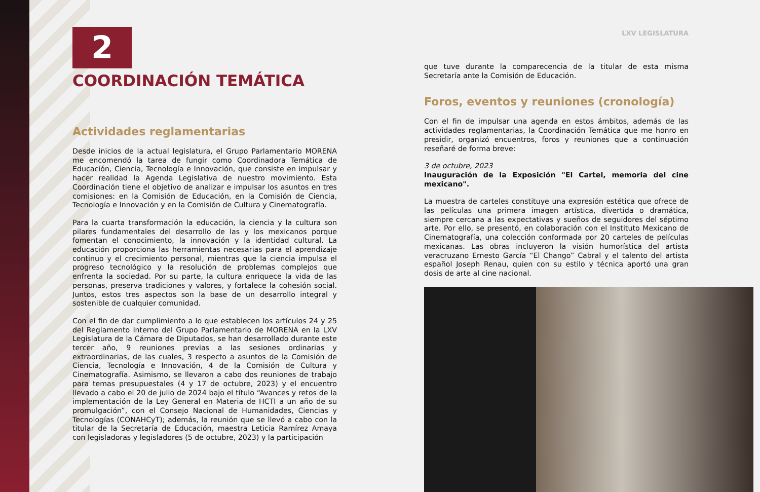2
COORDINACIÓN TEMÁTICA
Actividades reglamentarias
Desde inicios de la actual legislatura, el Grupo Parlamentario MORENA me encomendó la tarea de fungir como Coordinadora Temática de Educación, Ciencia, Tecnología e Innovación, que consiste en impulsar y hacer realidad la Agenda Legislativa de nuestro movimiento. Esta Coordinación tiene el objetivo de analizar e impulsar los asuntos en tres comisiones: en la Comisión de Educación, en la Comisión de Ciencia, Tecnología e Innovación y en la Comisión de Cultura y Cinematografía.
Para la cuarta transformación la educación, la ciencia y la cultura son pilares fundamentales del desarrollo de las y los mexicanos porque fomentan el conocimiento, la innovación y la identidad cultural. La educación proporciona las herramientas necesarias para el aprendizaje continuo y el crecimiento personal, mientras que la ciencia impulsa el progreso tecnológico y la resolución de problemas complejos que enfrenta la sociedad. Por su parte, la cultura enriquece la vida de las personas, preserva tradiciones y valores, y fortalece la cohesión social. Juntos, estos tres aspectos son la base de un desarrollo integral y sostenible de cualquier comunidad.
Con el fin de dar cumplimiento a lo que establecen los artículos 24 y 25 del Reglamento Interno del Grupo Parlamentario de MORENA en la LXV Legislatura de la Cámara de Diputados, se han desarrollado durante este tercer año, 9 reuniones previas a las sesiones ordinarias y extraordinarias, de las cuales, 3 respecto a asuntos de la Comisión de Ciencia, Tecnología e Innovación, 4 de la Comisión de Cultura y Cinematografía. Asimismo, se llevaron a cabo dos reuniones de trabajo para temas presupuestales (4 y 17 de octubre, 2023) y el encuentro llevado a cabo el 20 de julio de 2024 bajo el título “Avances y retos de la implementación de la Ley General en Materia de HCTI a un año de su promulgación”, con el Consejo Nacional de Humanidades, Ciencias y Tecnologías (CONAHCyT); además, la reunión que se llevó a cabo con la titular de la Secretaría de Educación, maestra Leticia Ramírez Amaya con legisladoras y legisladores (5 de octubre, 2023) y la participación
LXV LEGISLATURA
que tuve durante la comparecencia de la titular de esta misma Secretaría ante la Comisión de Educación.
Foros, eventos y reuniones (cronología)
Con el fin de impulsar una agenda en estos ámbitos, además de las actividades reglamentarias, la Coordinación Temática que me honro en presidir, organizó encuentros, foros y reuniones que a continuación reseñaré de forma breve:
3 de octubre, 2023
Inauguración de la Exposición "El Cartel, memoria del cine mexicano".
La muestra de carteles constituye una expresión estética que ofrece de las películas una primera imagen artística, divertida o dramática, siempre cercana a las expectativas y sueños de seguidores del séptimo arte. Por ello, se presentó, en colaboración con el Instituto Mexicano de Cinematografía, una colección conformada por 20 carteles de películas mexicanas. Las obras incluyeron la visión humorística del artista veracruzano Ernesto García “El Chango” Cabral y el talento del artista español Joseph Renau, quien con su estilo y técnica aportó una gran dosis de arte al cine nacional.